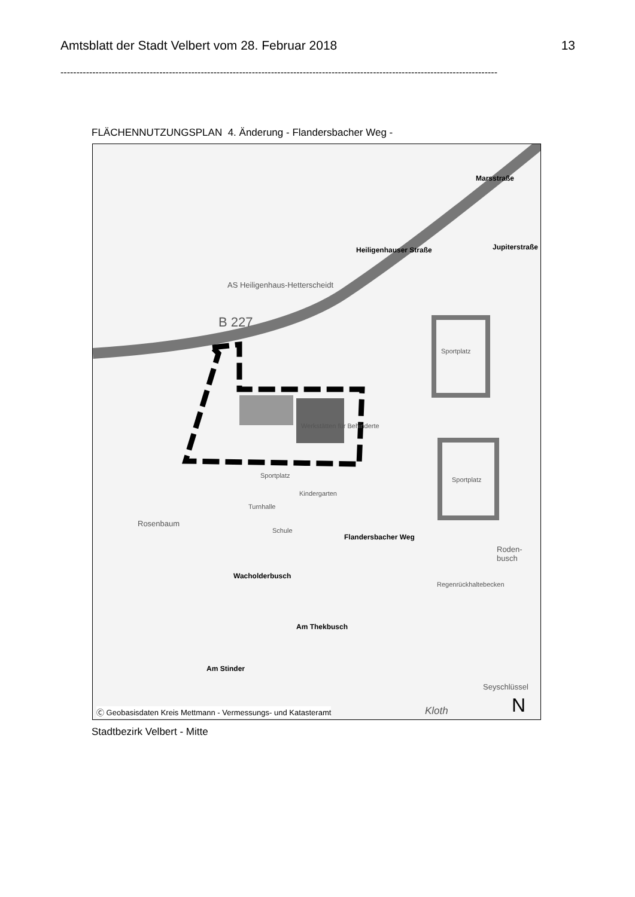Amtsblatt der Stadt Velbert vom 28. Februar 2018 13
-----------------------------------------------------------------------------------------------------------------------------------------
FLÄCHENNUTZUNGSPLAN 4. Änderung - Flandersbacher Weg -
AS Heiligenhaus-Hetterscheidt
B 227
Heiligenhauser Straße
Marsstraße
Jupiterstraße
Sportplatz
Sportplatz
Werkstätten für Behinderte
Sportplatz
Kindergarten
Turnhalle
Schule
Rosenbaum
Flandersbacher Weg
Wacholderbusch
Am Thekbusch
Am Stinder
Roden- busch
Regenrückhaltebecken
Seyschlüssel
Kloth N Ⓒ Geobasisdaten Kreis Mettmann - Vermessungs- und Katasteramt
Stadtbezirk Velbert - Mitte